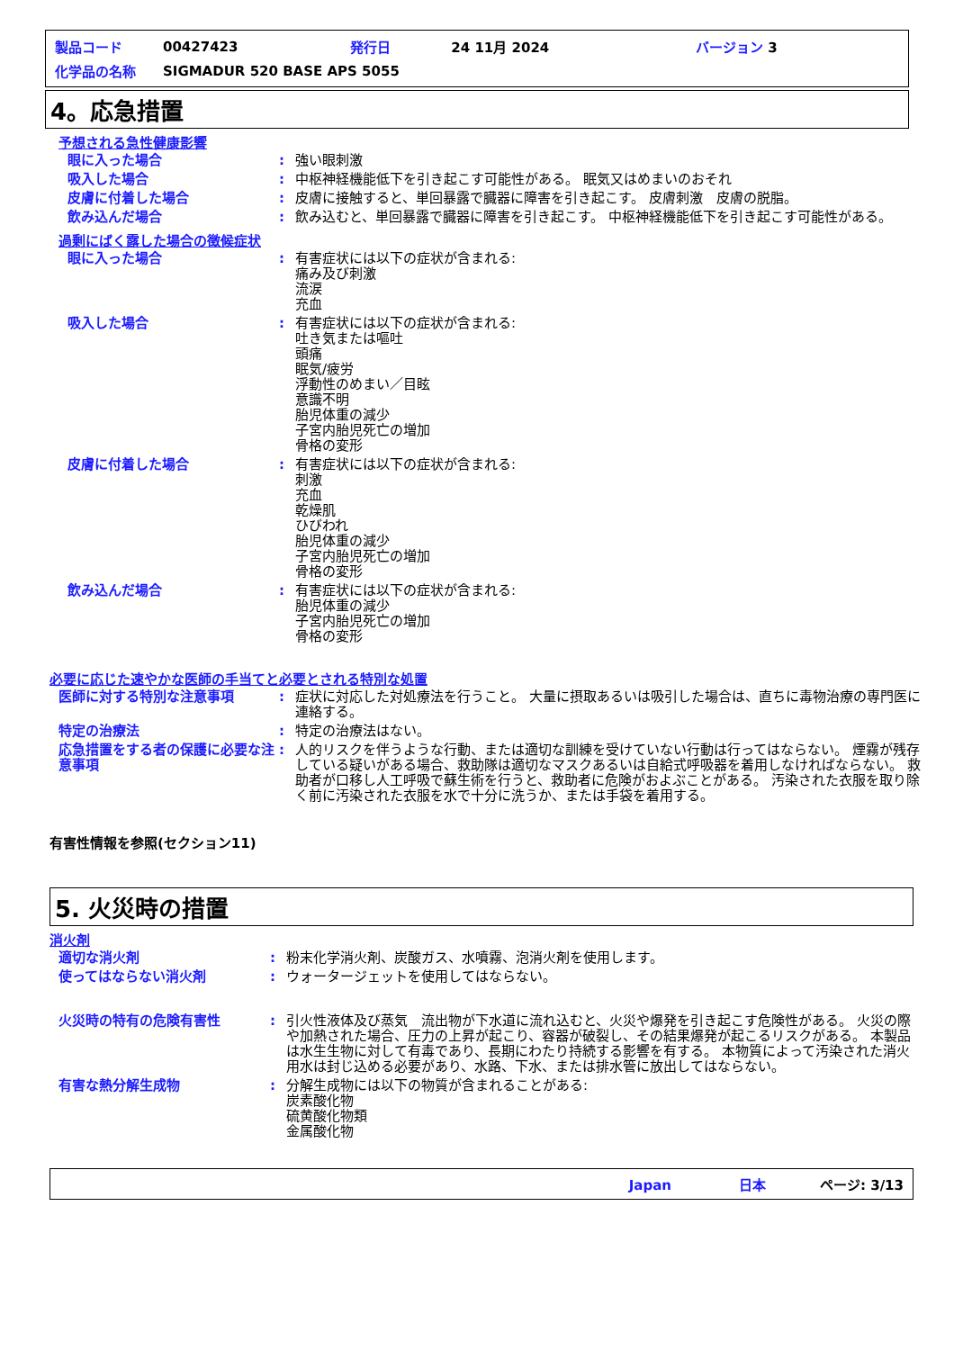| 製品コード | 00427423 | 発行日 | 24 11月 2024 | バージョン 3 |
| 化学品の名称 | SIGMADUR 520 BASE APS 5055 | | | |
4。応急措置
予想される急性健康影響
| 眼に入った場合 | : | 強い眼刺激 |
| 吸入した場合 | : | 中枢神経機能低下を引き起こす可能性がある。 眠気又はめまいのおそれ |
| 皮膚に付着した場合 | : | 皮膚に接触すると、単回暴露で臓器に障害を引き起こす。 皮膚刺激 皮膚の脱脂。 |
| 飲み込んだ場合 | : | 飲み込むと、単回暴露で臓器に障害を引き起こす。 中枢神経機能低下を引き起こす可能性がある。 |
過剰にばく露した場合の徴候症状
| 眼に入った場合 | : | 有害症状には以下の症状が含まれる: 痛み及び刺激 流涙 充血 |
| 吸入した場合 | : | 有害症状には以下の症状が含まれる: 吐き気または嘔吐 頭痛 眠気/疲労 浮動性のめまい／目眩 意識不明 胎児体重の減少 子宮内胎児死亡の増加 骨格の変形 |
| 皮膚に付着した場合 | : | 有害症状には以下の症状が含まれる: 刺激 充血 乾燥肌 ひびわれ 胎児体重の減少 子宮内胎児死亡の増加 骨格の変形 |
| 飲み込んだ場合 | : | 有害症状には以下の症状が含まれる: 胎児体重の減少 子宮内胎児死亡の増加 骨格の変形 |
必要に応じた速やかな医師の手当てと必要とされる特別な処置
| 医師に対する特別な注意事項 | : | 症状に対応した対処療法を行うこと。 大量に摂取あるいは吸引した場合は、直ちに毒物治療の専門医に連絡する。 |
| 特定の治療法 | : | 特定の治療法はない。 |
| 応急措置をする者の保護に必要な注意事項 | : | 人的リスクを伴うような行動、または適切な訓練を受けていない行動は行ってはならない。 煙霧が残存している疑いがある場合、救助隊は適切なマスクあるいは自給式呼吸器を着用しなければならない。 救助者が口移し人工呼吸で蘇生術を行うと、救助者に危険がおよぶことがある。 汚染された衣服を取り除く前に汚染された衣服を水で十分に洗うか、または手袋を着用する。 |
有害性情報を参照(セクション11)
5. 火災時の措置
消火剤
| 適切な消火剤 | : | 粉末化学消火剤、炭酸ガス、水噴霧、泡消火剤を使用します。 |
| 使ってはならない消火剤 | : | ウォータージェットを使用してはならない。 |
| 火災時の特有の危険有害性 | : | 引火性液体及び蒸気 流出物が下水道に流れ込むと、火災や爆発を引き起こす危険性がある。 火災の際や加熱された場合、圧力の上昇が起こり、容器が破裂し、その結果爆発が起こるリスクがある。 本製品は水生生物に対して有毒であり、長期にわたり持続する影響を有する。 本物質によって汚染された消火用水は封じ込める必要があり、水路、下水、または排水管に放出してはならない。 |
| 有害な熱分解生成物 | : | 分解生成物には以下の物質が含まれることがある: 炭素酸化物 硫黄酸化物類 金属酸化物 |
Japan　　　　　日本　　　　ページ: 3/13